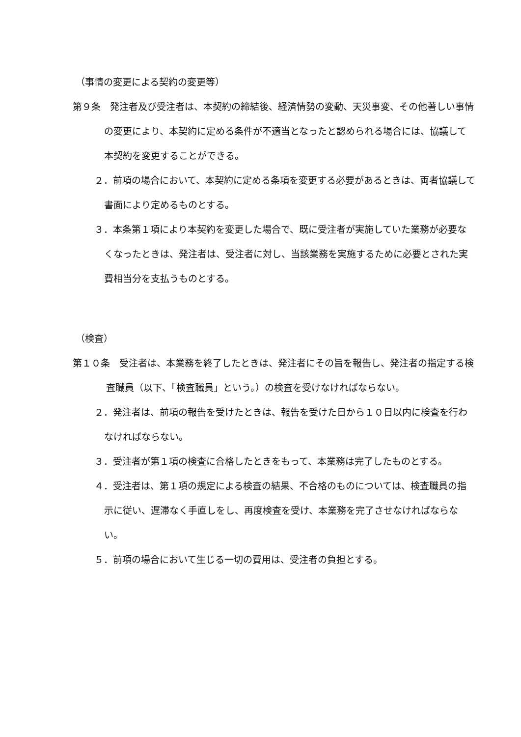（事情の変更による契約の変更等）
第９条　発注者及び受注者は、本契約の締結後、経済情勢の変動、天災事変、その他著しい事情の変更により、本契約に定める条件が不適当となったと認められる場合には、協議して本契約を変更することができる。
２．前項の場合において、本契約に定める条項を変更する必要があるときは、両者協議して書面により定めるものとする。
３．本条第１項により本契約を変更した場合で、既に受注者が実施していた業務が必要なくなったときは、発注者は、受注者に対し、当該業務を実施するために必要とされた実費相当分を支払うものとする。
（検査）
第１０条　受注者は、本業務を終了したときは、発注者にその旨を報告し、発注者の指定する検査職員（以下、「検査職員」という。）の検査を受けなければならない。
２．発注者は、前項の報告を受けたときは、報告を受けた日から１０日以内に検査を行わなければならない。
３．受注者が第１項の検査に合格したときをもって、本業務は完了したものとする。
４．受注者は、第１項の規定による検査の結果、不合格のものについては、検査職員の指示に従い、遅滞なく手直しをし、再度検査を受け、本業務を完了させなければならない。
５．前項の場合において生じる一切の費用は、受注者の負担とする。